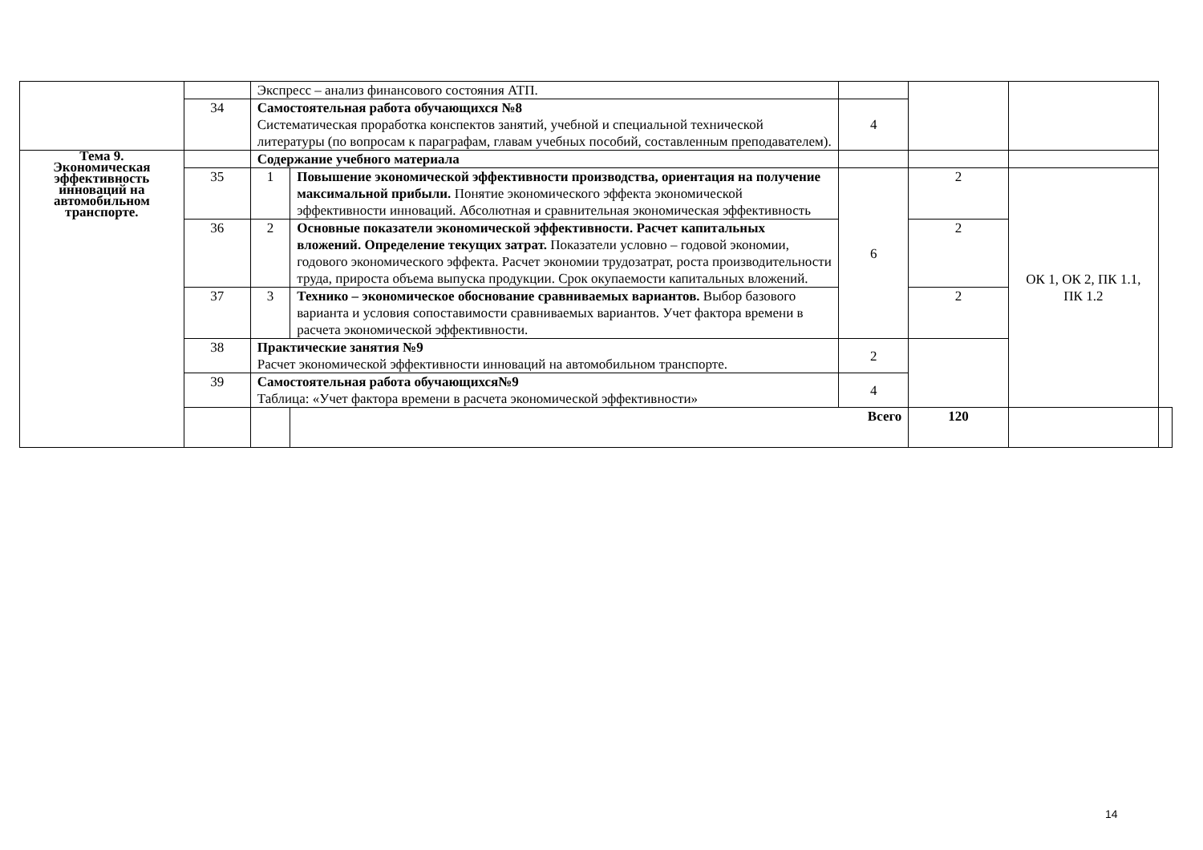| | | Экспресс – анализ финансового состояния АТП. | | | | | |
| | 34 | Самостоятельная работа обучающихся №8 Систематическая проработка конспектов занятий, учебной и специальной технической литературы (по вопросам к параграфам, главам учебных пособий, составленным преподавателем). | | 4 | | | |
| Тема 9. Экономическая эффективность инноваций на автомобильном транспорте. | | Содержание учебного материала | | | | | |
| | 35 | 1 | Повышение экономической эффективности производства, ориентация на получение максимальной прибыли. Понятие экономического эффекта экономической эффективности инноваций. Абсолютная и сравнительная экономическая эффективность | 6 | 2 | ОК 1, ОК 2, ПК 1.1, ПК 1.2 | |
| | 36 | 2 | Основные показатели экономической эффективности. Расчет капитальных вложений. Определение текущих затрат. Показатели условно – годовой экономии, годового экономического эффекта. Расчет экономии трудозатрат, роста производительности труда, прироста объема выпуска продукции. Срок окупаемости капитальных вложений. | | 2 | | |
| | 37 | 3 | Технико – экономическое обоснование сравниваемых вариантов. Выбор базового варианта и условия сопоставимости сравниваемых вариантов. Учет фактора времени в расчета экономической эффективности. | | 2 | | |
| | 38 | Практические занятия №9 Расчет экономической эффективности инноваций на автомобильном транспорте. | | 2 | | | |
| | 39 | Самостоятельная работа обучающихся№9 Таблица: «Учет фактора времени в расчета экономической эффективности» | | 4 | | | |
| | | | Всего | | 120 | | |
14